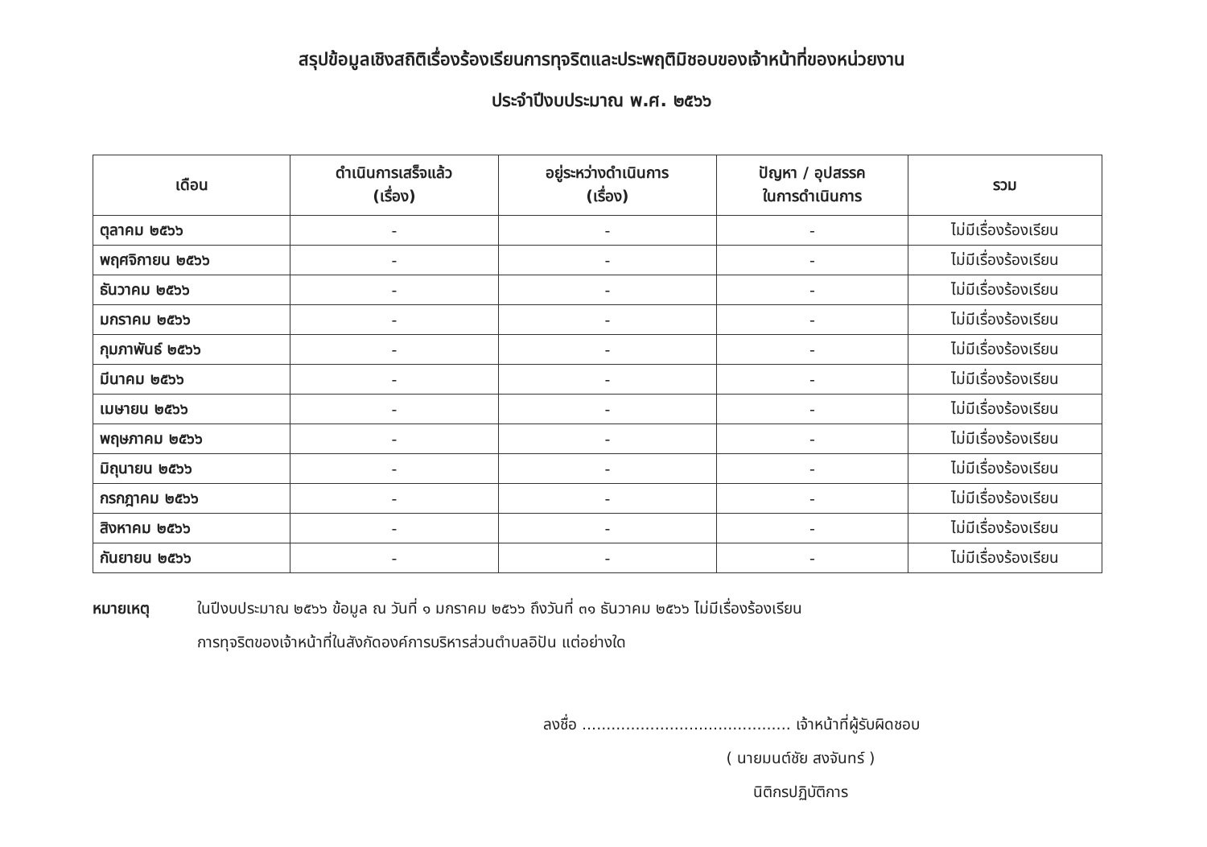สรุปข้อมูลเชิงสถิติเรื่องร้องเรียนการทุจริตและประพฤติมิชอบของเจ้าหน้าที่ของหน่วยงาน
ประจำปีงบประมาณ พ.ศ. ๒๕๖๖
| เดือน | ดำเนินการเสร็จแล้ว (เรื่อง) | อยู่ระหว่างดำเนินการ (เรื่อง) | ปัญหา / อุปสรรค ในการดำเนินการ | รวม |
| --- | --- | --- | --- | --- |
| ตุลาคม ๒๕๖๖ | - | - | - | ไม่มีเรื่องร้องเรียน |
| พฤศจิกายน ๒๕๖๖ | - | - | - | ไม่มีเรื่องร้องเรียน |
| ธันวาคม ๒๕๖๖ | - | - | - | ไม่มีเรื่องร้องเรียน |
| มกราคม ๒๕๖๖ | - | - | - | ไม่มีเรื่องร้องเรียน |
| กุมภาพันธ์ ๒๕๖๖ | - | - | - | ไม่มีเรื่องร้องเรียน |
| มีนาคม ๒๕๖๖ | - | - | - | ไม่มีเรื่องร้องเรียน |
| เมษายน ๒๕๖๖ | - | - | - | ไม่มีเรื่องร้องเรียน |
| พฤษภาคม ๒๕๖๖ | - | - | - | ไม่มีเรื่องร้องเรียน |
| มิถุนายน ๒๕๖๖ | - | - | - | ไม่มีเรื่องร้องเรียน |
| กรกฎาคม ๒๕๖๖ | - | - | - | ไม่มีเรื่องร้องเรียน |
| สิงหาคม ๒๕๖๖ | - | - | - | ไม่มีเรื่องร้องเรียน |
| กันยายน ๒๕๖๖ | - | - | - | ไม่มีเรื่องร้องเรียน |
หมายเหตุ ในปีงบประมาณ ๒๕๖๖ ข้อมูล ณ วันที่ ๑ มกราคม ๒๕๖๖ ถึงวันที่ ๓๑ ธันวาคม ๒๕๖๖ ไม่มีเรื่องร้องเรียน
การทุจริตของเจ้าหน้าที่ในสังกัดองค์การบริหารส่วนตำบลอิปัน แต่อย่างใด
ลงชื่อ ........................................... เจ้าหน้าที่ผู้รับผิดชอบ
( นายมนต์ชัย สงจันทร์ )
นิติกรปฏิบัติการ